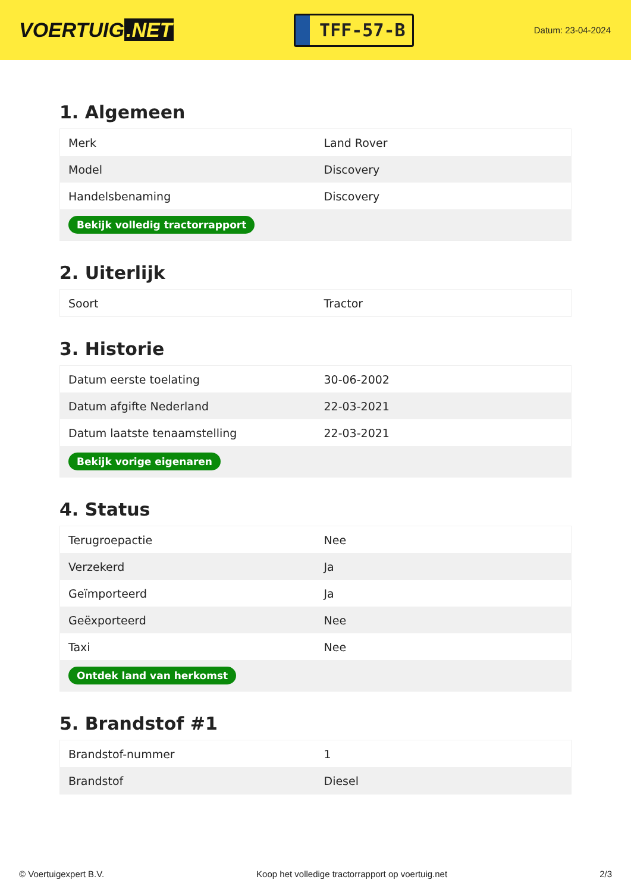VOERTUIG.NET
TFF-57-B
Datum: 23-04-2024
1. Algemeen
| Merk | Land Rover |
| Model | Discovery |
| Handelsbenaming | Discovery |
| Bekijk volledig tractorrapport | |
2. Uiterlijk
| Soort | Tractor |
3. Historie
| Datum eerste toelating | 30-06-2002 |
| Datum afgifte Nederland | 22-03-2021 |
| Datum laatste tenaamstelling | 22-03-2021 |
| Bekijk vorige eigenaren | |
4. Status
| Terugroepactie | Nee |
| Verzekerd | Ja |
| Geïmporteerd | Ja |
| Geëxporteerd | Nee |
| Taxi | Nee |
| Ontdek land van herkomst | |
5. Brandstof #1
| Brandstof-nummer | 1 |
| Brandstof | Diesel |
© Voertuigexpert B.V. Koop het volledige tractorrapport op voertuig.net 2/3